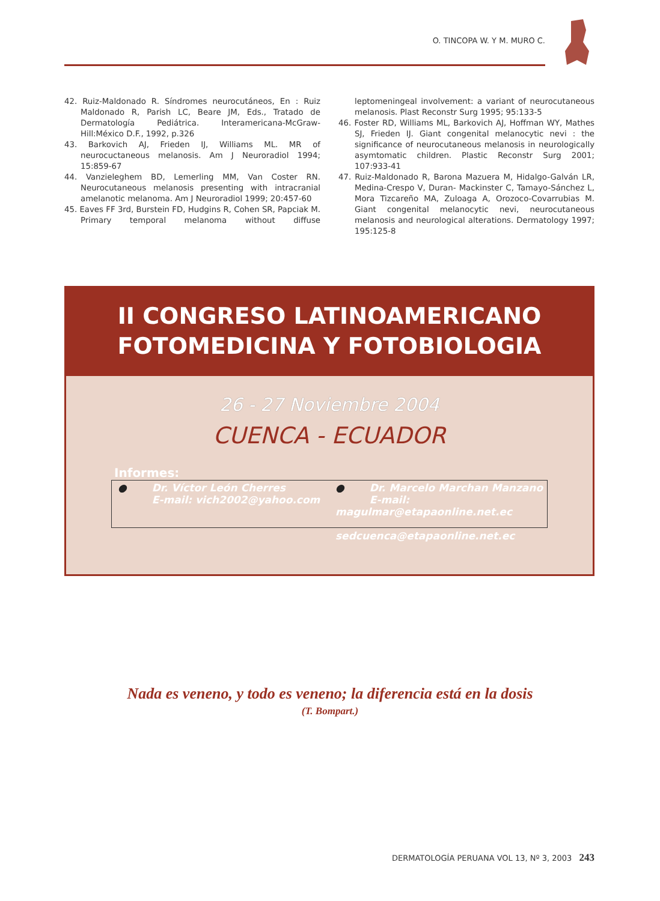O. TINCOPA W. Y M. MURO C.
42. Ruiz-Maldonado R. Síndromes neurocutáneos, En : Ruiz Maldonado R, Parish LC, Beare JM, Eds., Tratado de Dermatología Pediátrica. Interamericana-McGraw-Hill:México D.F., 1992, p.326
43. Barkovich AJ, Frieden IJ, Williams ML. MR of neurocuctaneous melanosis. Am J Neuroradiol 1994; 15:859-67
44. Vanzieleghem BD, Lemerling MM, Van Coster RN. Neurocuta­neous melanosis presenting with intracranial amelanotic melanoma. Am J Neuroradiol 1999; 20:457-60
45. Eaves FF 3rd, Burstein FD, Hudgins R, Cohen SR, Papciak M. Primary temporal melanoma without diffuse leptomeningeal involvement: a variant of neurocutaneous melanosis. Plast Reconstr Surg 1995; 95:133-5
46. Foster RD, Williams ML, Barkovich AJ, Hoffman WY, Mathes SJ, Frieden IJ. Giant congenital melanocytic nevi : the significance of neurocutaneous melanosis in neurologically asymtomatic children. Plastic Reconstr Surg 2001; 107:933-41
47. Ruiz-Maldonado R, Barona Mazuera M, Hidalgo-Galván LR, Medina-Crespo V, Duran- Mackinster C, Tamayo-Sánchez L, Mora Tizcareño MA, Zuloaga A, Orozoco-Covarrubias M. Giant congenital melanocytic nevi, neurocutaneous melanosis and neurological alterations. Dermatology 1997; 195:125-8
II CONGRESO LATINOAMERICANO
FOTOMEDICINA Y FOTOBIOLOGIA
26 - 27 Noviembre 2004
CUENCA - ECUADOR
Informes:
● Dr. Víctor León Cherres
● E-mail: vich2002@yahoo.com
● Dr. Marcelo Marchan Manzano
● E-mail: magulmar@etapaonline.net.ec
● sedcuenca@etapaonline.net.ec
Nada es veneno, y todo es veneno; la diferencia está en la dosis
(T. Bompart.)
DERMATOLOGÍA PERUANA VOL 13, Nº 3, 2003 243